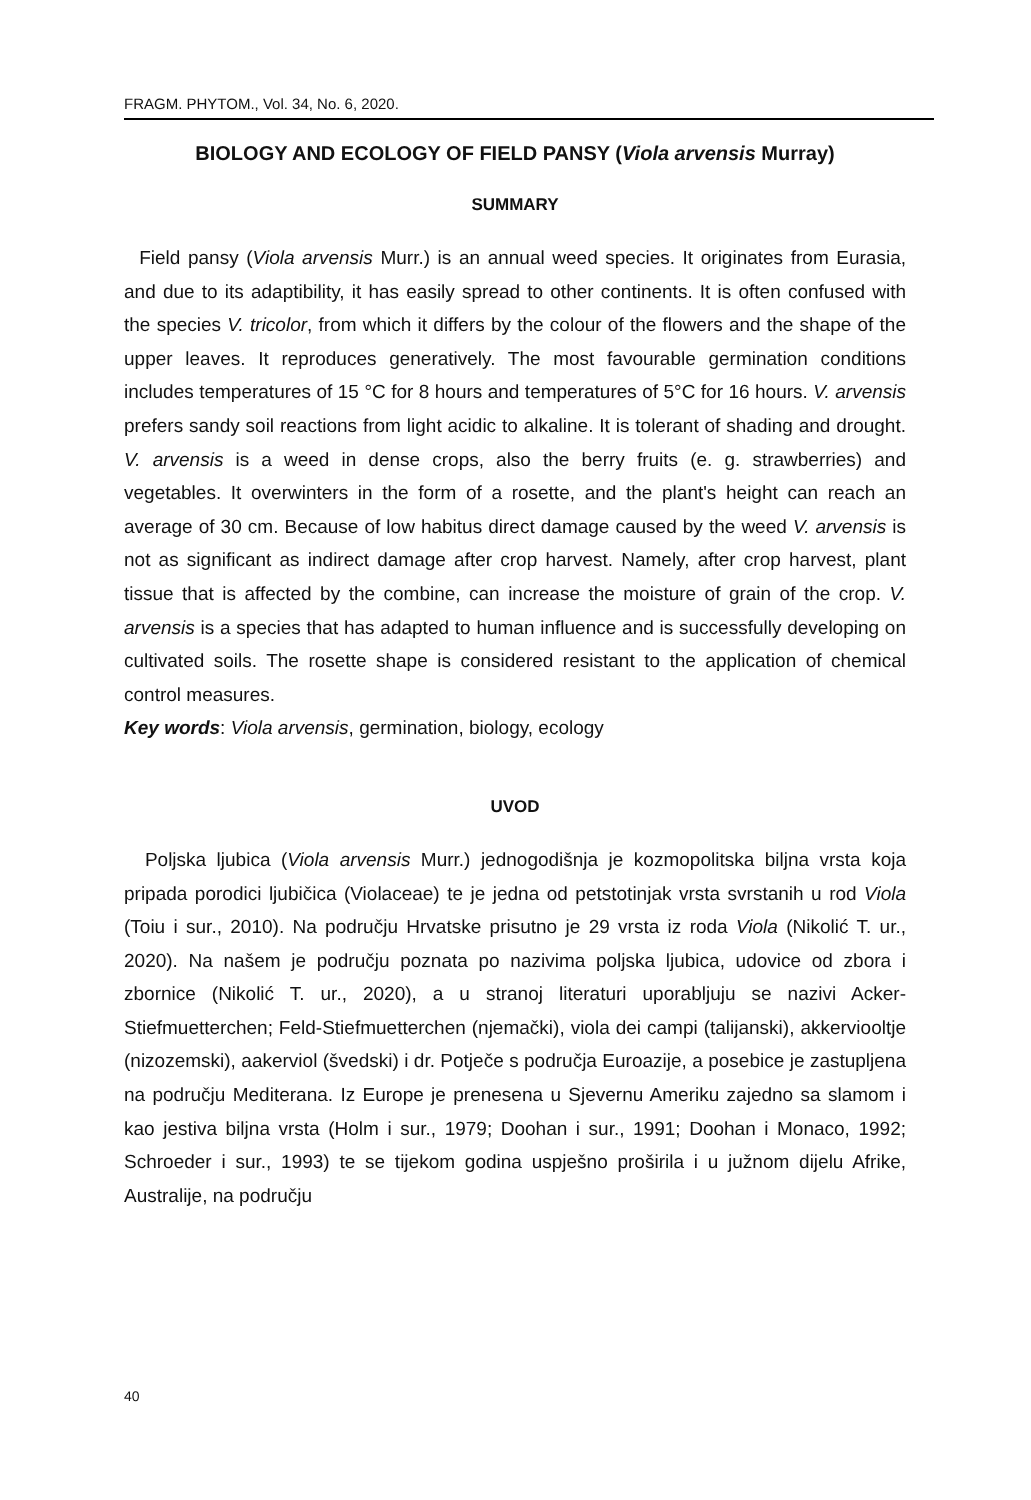FRAGM. PHYTOM., Vol. 34, No. 6, 2020.
BIOLOGY AND ECOLOGY OF FIELD PANSY (Viola arvensis Murray)
SUMMARY
Field pansy (Viola arvensis Murr.) is an annual weed species. It originates from Eurasia, and due to its adaptibility, it has easily spread to other continents. It is often confused with the species V. tricolor, from which it differs by the colour of the flowers and the shape of the upper leaves. It reproduces generatively. The most favourable germination conditions includes temperatures of 15 °C for 8 hours and temperatures of 5°C for 16 hours. V. arvensis prefers sandy soil reactions from light acidic to alkaline. It is tolerant of shading and drought. V. arvensis is a weed in dense crops, also the berry fruits (e. g. strawberries) and vegetables. It overwinters in the form of a rosette, and the plant's height can reach an average of 30 cm. Because of low habitus direct damage caused by the weed V. arvensis is not as significant as indirect damage after crop harvest. Namely, after crop harvest, plant tissue that is affected by the combine, can increase the moisture of grain of the crop. V. arvensis is a species that has adapted to human influence and is successfully developing on cultivated soils. The rosette shape is considered resistant to the application of chemical control measures.
Key words: Viola arvensis, germination, biology, ecology
UVOD
Poljska ljubica (Viola arvensis Murr.) jednogodišnja je kozmopolitska biljna vrsta koja pripada porodici ljubičica (Violaceae) te je jedna od petstotinjak vrsta svrstanih u rod Viola (Toiu i sur., 2010). Na području Hrvatske prisutno je 29 vrsta iz roda Viola (Nikolić T. ur., 2020). Na našem je području poznata po nazivima poljska ljubica, udovice od zbora i zbornice (Nikolić T. ur., 2020), a u stranoj literaturi uporabljuju se nazivi Acker-Stiefmuetterchen; Feld-Stiefmuetterchen (njemački), viola dei campi (talijanski), akkerviooltje (nizozemski), aakerviol (švedski) i dr. Potječe s područja Euroazije, a posebice je zastupljena na području Mediterana. Iz Europe je prenesena u Sjevernu Ameriku zajedno sa slamom i kao jestiva biljna vrsta (Holm i sur., 1979; Doohan i sur., 1991; Doohan i Monaco, 1992; Schroeder i sur., 1993) te se tijekom godina uspješno proširila i u južnom dijelu Afrike, Australije, na području
40